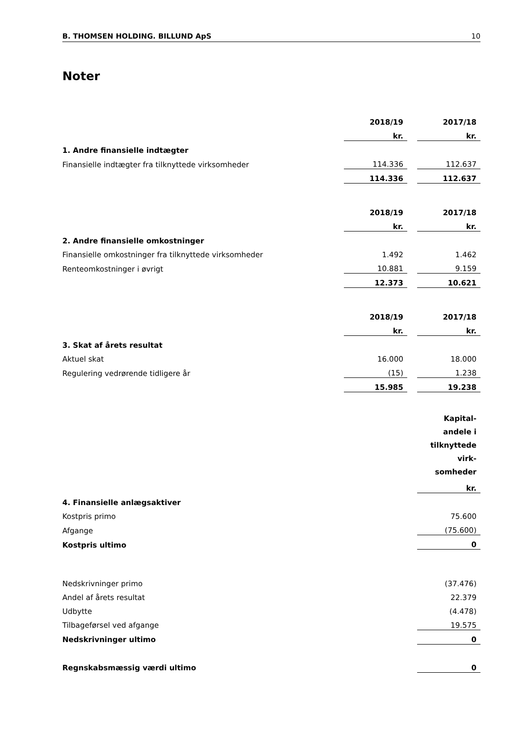B. THOMSEN HOLDING. BILLUND ApS 10
Noter
| | 2018/19 | | 2017/18 |
| | kr. | | kr. |
| 1. Andre finansielle indtægter | | | |
| Finansielle indtægter fra tilknyttede virksomheder | 114.336 | | 112.637 |
| | 114.336 | | 112.637 |
| | 2018/19 | | 2017/18 |
| | kr. | | kr. |
| 2. Andre finansielle omkostninger | | | |
| Finansielle omkostninger fra tilknyttede virksomheder | 1.492 | | 1.462 |
| Renteomkostninger i øvrigt | 10.881 | | 9.159 |
| | 12.373 | | 10.621 |
| | 2018/19 | | 2017/18 |
| | kr. | | kr. |
| 3. Skat af årets resultat | | | |
| Aktuel skat | 16.000 | | 18.000 |
| Regulering vedrørende tidligere år | (15) | | 1.238 |
| | 15.985 | | 19.238 |
| | Kapital- andele i tilknyttede virk- somheder |
| | kr. |
| 4. Finansielle anlægsaktiver | |
| Kostpris primo | 75.600 |
| Afgange | (75.600) |
| Kostpris ultimo | 0 |
| Nedskrivninger primo | (37.476) |
| Andel af årets resultat | 22.379 |
| Udbytte | (4.478) |
| Tilbageførsel ved afgange | 19.575 |
| Nedskrivninger ultimo | 0 |
| Regnskabsmæssig værdi ultimo | 0 |